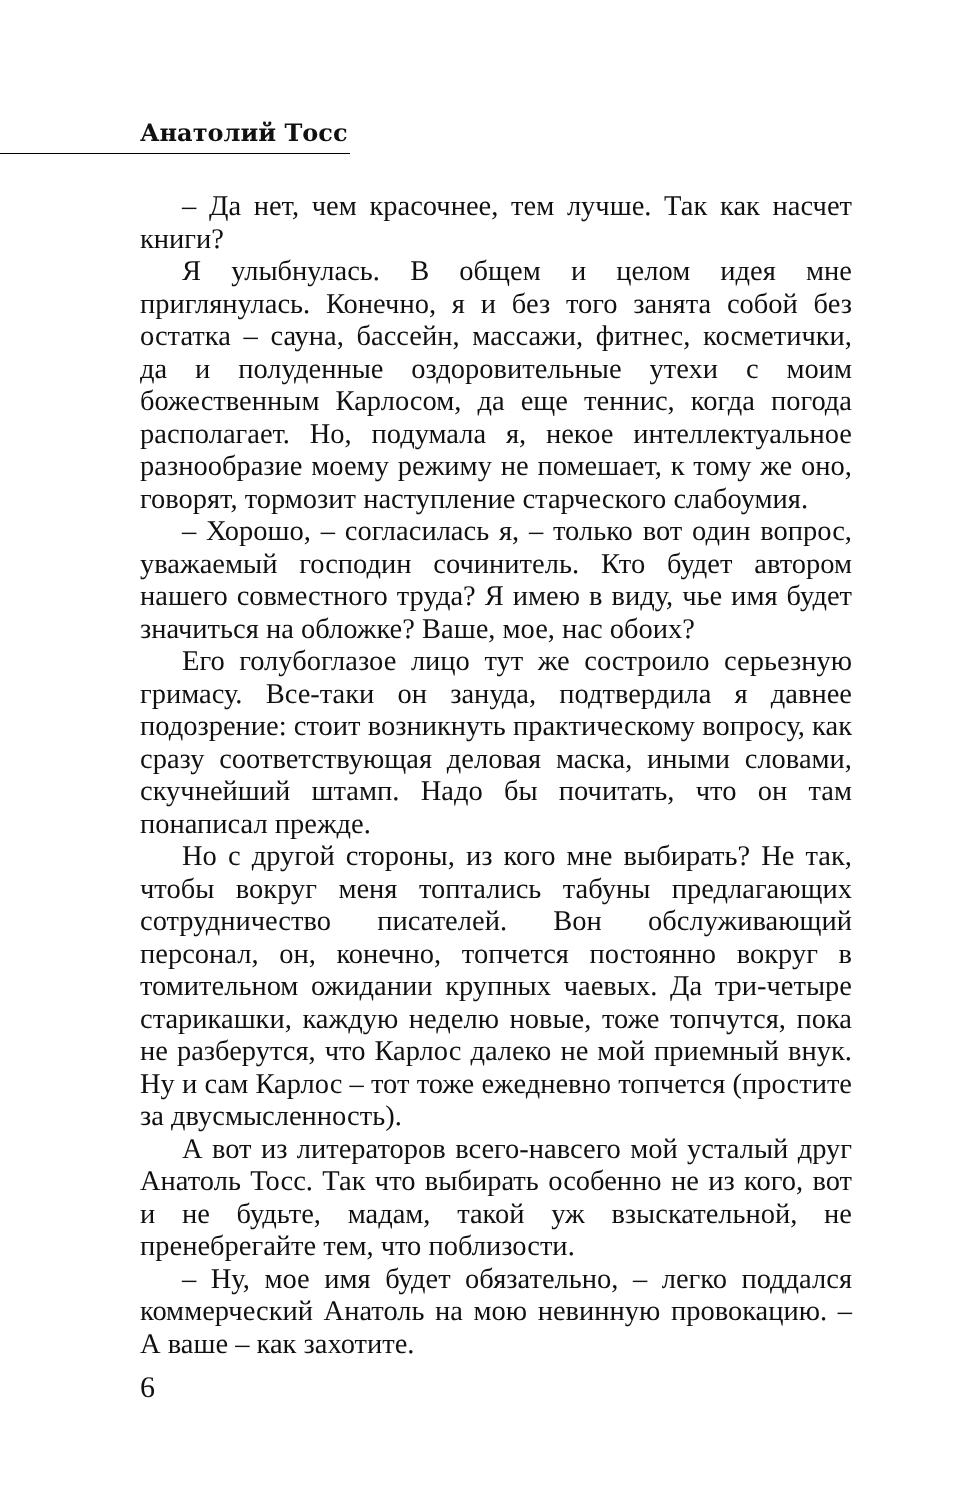Анатолий Тосс
– Да нет, чем красочнее, тем лучше. Так как насчет книги?
Я улыбнулась. В общем и целом идея мне приглянулась. Конечно, я и без того занята собой без остатка – сауна, бассейн, массажи, фитнес, косметички, да и полуденные оздоровительные утехи с моим божественным Карлосом, да еще теннис, когда погода располагает. Но, подумала я, некое интеллектуальное разнообразие моему режиму не помешает, к тому же оно, говорят, тормозит наступление старческого слабоумия.
– Хорошо, – согласилась я, – только вот один вопрос, уважаемый господин сочинитель. Кто будет автором нашего совместного труда? Я имею в виду, чье имя будет значиться на обложке? Ваше, мое, нас обоих?
Его голубоглазое лицо тут же состроило серьезную гримасу. Все-таки он зануда, подтвердила я давнее подозрение: стоит возникнуть практическому вопросу, как сразу соответствующая деловая маска, иными словами, скучнейший штамп. Надо бы почитать, что он там понаписал прежде.
Но с другой стороны, из кого мне выбирать? Не так, чтобы вокруг меня топтались табуны предлагающих сотрудничество писателей. Вон обслуживающий персонал, он, конечно, топчется постоянно вокруг в томительном ожидании крупных чаевых. Да три-четыре старикашки, каждую неделю новые, тоже топчутся, пока не разберутся, что Карлос далеко не мой приемный внук. Ну и сам Карлос – тот тоже ежедневно топчется (простите за двусмысленность).
А вот из литераторов всего-навсего мой усталый друг Анатоль Тосс. Так что выбирать особенно не из кого, вот и не будьте, мадам, такой уж взыскательной, не пренебрегайте тем, что поблизости.
– Ну, мое имя будет обязательно, – легко поддался коммерческий Анатоль на мою невинную провокацию. – А ваше – как захотите.
6